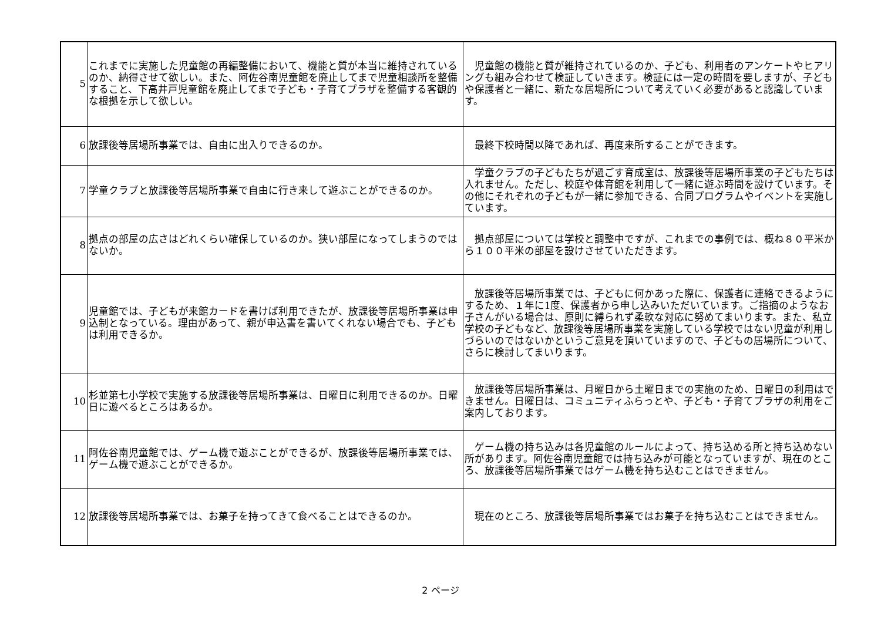| 5 | これまでに実施した児童館の再編整備において、機能と質が本当に維持されているのか、納得させて欲しい。また、阿佐谷南児童館を廃止してまで児童相談所を整備すること、下高井戸児童館を廃止してまで子ども・子育てプラザを整備する客観的な根拠を示して欲しい。 | 児童館の機能と質が維持されているのか、子ども、利用者のアンケートやヒアリングも組み合わせて検証していきます。検証には一定の時間を要しますが、子どもや保護者と一緒に、新たな居場所について考えていく必要があると認識しています。 |
| 6 | 放課後等居場所事業では、自由に出入りできるのか。 | 最終下校時間以降であれば、再度来所することができます。 |
| 7 | 学童クラブと放課後等居場所事業で自由に行き来して遊ぶことができるのか。 | 学童クラブの子どもたちが過ごす育成室は、放課後等居場所事業の子どもたちは入れません。ただし、校庭や体育館を利用して一緒に遊ぶ時間を設けています。その他にそれぞれの子どもが一緒に参加できる、合同プログラムやイベントを実施しています。 |
| 8 | 拠点の部屋の広さはどれくらい確保しているのか。狭い部屋になってしまうのではないか。 | 拠点部屋については学校と調整中ですが、これまでの事例では、概ね８０平米から１００平米の部屋を設けさせていただきます。 |
| 9 | 児童館では、子どもが来館カードを書けば利用できたが、放課後等居場所事業は申込制となっている。理由があって、親が申込書を書いてくれない場合でも、子どもは利用できるか。 | 放課後等居場所事業では、子どもに何かあった際に、保護者に連絡できるようにするため、１年に1度、保護者から申し込みいただいています。ご指摘のようなお子さんがいる場合は、原則に縛られず柔軟な対応に努めてまいります。また、私立学校の子どもなど、放課後等居場所事業を実施している学校ではない児童が利用しづらいのではないかというご意見を頂いていますので、子どもの居場所について、さらに検討してまいります。 |
| 10 | 杉並第七小学校で実施する放課後等居場所事業は、日曜日に利用できるのか。日曜日に遊べるところはあるか。 | 放課後等居場所事業は、月曜日から土曜日までの実施のため、日曜日の利用はできません。日曜日は、コミュニティふらっとや、子ども・子育てプラザの利用をご案内しております。 |
| 11 | 阿佐谷南児童館では、ゲーム機で遊ぶことができるが、放課後等居場所事業では、ゲーム機で遊ぶことができるか。 | ゲーム機の持ち込みは各児童館のルールによって、持ち込める所と持ち込めない所があります。阿佐谷南児童館では持ち込みが可能となっていますが、現在のところ、放課後等居場所事業ではゲーム機を持ち込むことはできません。 |
| 12 | 放課後等居場所事業では、お菓子を持ってきて食べることはできるのか。 | 現在のところ、放課後等居場所事業ではお菓子を持ち込むことはできません。 |
2 ページ